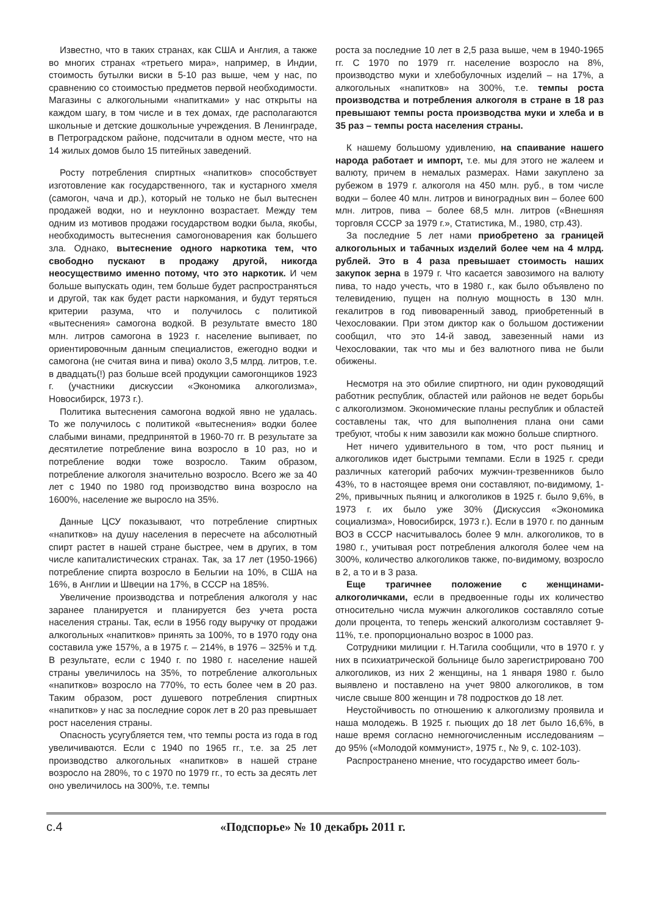Известно, что в таких странах, как США и Англия, а также во многих странах «третьего мира», например, в Индии, стоимость бутылки виски в 5-10 раз выше, чем у нас, по сравнению со стоимостью предметов первой необходимости. Магазины с алкогольными «напитками» у нас открыты на каждом шагу, в том числе и в тех домах, где располагаются школьные и детские дошкольные учреждения. В Ленинграде, в Петроградском районе, подсчитали в одном месте, что на 14 жилых домов было 15 питейных заведений.
Росту потребления спиртных «напитков» способствует изготовление как государственного, так и кустарного хмеля (самогон, чача и др.), который не только не был вытеснен продажей водки, но и неуклонно возрастает. Между тем одним из мотивов продажи государством водки была, якобы, необходимость вытеснения самогоноварения как большего зла. Однако, вытеснение одного наркотика тем, что свободно пускают в продажу другой, никогда неосуществимо именно потому, что это наркотик. И чем больше выпускать один, тем больше будет распространяться и другой, так как будет расти наркомания, и будут теряться критерии разума, что и получилось с политикой «вытеснения» самогона водкой. В результате вместо 180 млн. литров самогона в 1923 г. население выпивает, по ориентировочным данным специалистов, ежегодно водки и самогона (не считая вина и пива) около 3,5 млрд. литров, т.е. в двадцать(!) раз больше всей продукции самогонщиков 1923 г. (участники дискуссии «Экономика алкоголизма», Новосибирск, 1973 г.).
Политика вытеснения самогона водкой явно не удалась. То же получилось с политикой «вытеснения» водки более слабыми винами, предпринятой в 1960-70 гг. В результате за десятилетие потребление вина возросло в 10 раз, но и потребление водки тоже возросло. Таким образом, потребление алкоголя значительно возросло. Всего же за 40 лет с 1940 по 1980 год производство вина возросло на 1600%, население же выросло на 35%.
Данные ЦСУ показывают, что потребление спиртных «напитков» на душу населения в пересчете на абсолютный спирт растет в нашей стране быстрее, чем в других, в том числе капиталистических странах. Так, за 17 лет (1950-1966) потребление спирта возросло в Бельгии на 10%, в США на 16%, в Англии и Швеции на 17%, в СССР на 185%.
Увеличение производства и потребления алкоголя у нас заранее планируется и планируется без учета роста населения страны. Так, если в 1956 году выручку от продажи алкогольных «напитков» принять за 100%, то в 1970 году она составила уже 157%, а в 1975 г. – 214%, в 1976 – 325% и т.д. В результате, если с 1940 г. по 1980 г. население нашей страны увеличилось на 35%, то потребление алкогольных «напитков» возросло на 770%, то есть более чем в 20 раз. Таким образом, рост душевого потребления спиртных «напитков» у нас за последние сорок лет в 20 раз превышает рост населения страны.
Опасность усугубляется тем, что темпы роста из года в год увеличиваются. Если с 1940 по 1965 гг., т.е. за 25 лет производство алкогольных «напитков» в нашей стране возросло на 280%, то с 1970 по 1979 гг., то есть за десять лет оно увеличилось на 300%, т.е. темпы
роста за последние 10 лет в 2,5 раза выше, чем в 1940-1965 гг. С 1970 по 1979 гг. население возросло на 8%, производство муки и хлебобулочных изделий – на 17%, а алкогольных «напитков» на 300%, т.е. темпы роста производства и потребления алкоголя в стране в 18 раз превышают темпы роста производства муки и хлеба и в 35 раз – темпы роста населения страны.
К нашему большому удивлению, на спаивание нашего народа работает и импорт, т.е. мы для этого не жалеем и валюту, причем в немалых размерах. Нами закуплено за рубежом в 1979 г. алкоголя на 450 млн. руб., в том числе водки – более 40 млн. литров и виноградных вин – более 600 млн. литров, пива – более 68,5 млн. литров («Внешняя торговля СССР за 1979 г.», Статистика, М., 1980, стр.43).
За последние 5 лет нами приобретено за границей алкогольных и табачных изделий более чем на 4 млрд. рублей. Это в 4 раза превышает стоимость наших закупок зерна в 1979 г. Что касается завозимого на валюту пива, то надо учесть, что в 1980 г., как было объявлено по телевидению, пущен на полную мощность в 130 млн. гекалитров в год пивоваренный завод, приобретенный в Чехословакии. При этом диктор как о большом достижении сообщил, что это 14-й завод, завезенный нами из Чехословакии, так что мы и без валютного пива не были обижены.
Несмотря на это обилие спиртного, ни один руководящий работник республик, областей или районов не ведет борьбы с алкоголизмом. Экономические планы республик и областей составлены так, что для выполнения плана они сами требуют, чтобы к ним завозили как можно больше спиртного.
Нет ничего удивительного в том, что рост пьяниц и алкоголиков идет быстрыми темпами. Если в 1925 г. среди различных категорий рабочих мужчин-трезвенников было 43%, то в настоящее время они составляют, по-видимому, 1-2%, привычных пьяниц и алкоголиков в 1925 г. было 9,6%, в 1973 г. их было уже 30% (Дискуссия «Экономика социализма», Новосибирск, 1973 г.). Если в 1970 г. по данным ВОЗ в СССР насчитывалось более 9 млн. алкоголиков, то в 1980 г., учитывая рост потребления алкоголя более чем на 300%, количество алкоголиков также, по-видимому, возросло в 2, а то и в 3 раза.
Еще трагичнее положение с женщинами-алкоголичками, если в предвоенные годы их количество относительно числа мужчин алкоголиков составляло сотые доли процента, то теперь женский алкоголизм составляет 9-11%, т.е. пропорционально возрос в 1000 раз.
Сотрудники милиции г. Н.Тагила сообщили, что в 1970 г. у них в психиатрической больнице было зарегистрировано 700 алкоголиков, из них 2 женщины, на 1 января 1980 г. было выявлено и поставлено на учет 9800 алкоголиков, в том числе свыше 800 женщин и 78 подростков до 18 лет.
Неустойчивость по отношению к алкоголизму проявила и наша молодежь. В 1925 г. пьющих до 18 лет было 16,6%, в наше время согласно немногочисленным исследованиям – до 95% («Молодой коммунист», 1975 г., № 9, с. 102-103).
Распространено мнение, что государство имеет боль-
с.4 «Подспорье» № 10 декабрь 2011 г.